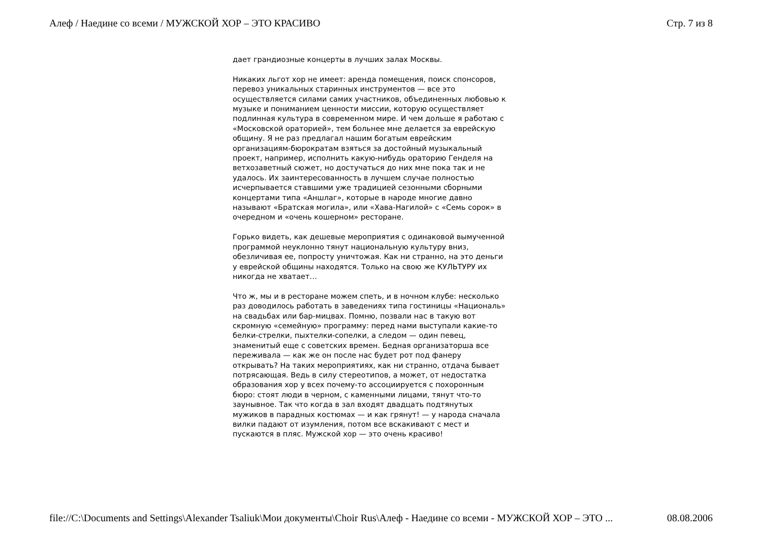Алеф / Наедине со всеми / МУЖСКОЙ ХОР – ЭТО КРАСИВО Стр. 7 из 8
дает грандиозные концерты в лучших залах Москвы.
Никаких льгот хор не имеет: аренда помещения, поиск спонсоров, перевоз уникальных старинных инструментов — все это осуществляется силами самих участников, объединенных любовью к музыке и пониманием ценности миссии, которую осуществляет подлинная культура в современном мире. И чем дольше я работаю с «Московской ораторией», тем больнее мне делается за еврейскую общину. Я не раз предлагал нашим богатым еврейским организациям-бюрократам взяться за достойный музыкальный проект, например, исполнить какую-нибудь ораторию Генделя на ветхозаветный сюжет, но достучаться до них мне пока так и не удалось. Их заинтересованность в лучшем случае полностью исчерпывается ставшими уже традицией сезонными сборными концертами типа «Аншлаг», которые в народе многие давно называют «Братская могила», или «Хава-Нагилой» с «Семь сорок» в очередном и «очень кошерном» ресторане.
Горько видеть, как дешевые мероприятия с одинаковой вымученной программой неуклонно тянут национальную культуру вниз, обезличивая ее, попросту уничтожая. Как ни странно, на это деньги у еврейской общины находятся. Только на свою же КУЛЬТУРУ их никогда не хватает…
Что ж, мы и в ресторане можем спеть, и в ночном клубе: несколько раз доводилось работать в заведениях типа гостиницы «Националь» на свадьбах или бар-мицвах. Помню, позвали нас в такую вот скромную «семейную» программу: перед нами выступали какие-то белки-стрелки, пыхтелки-сопелки, а следом — один певец, знаменитый еще с советских времен. Бедная организаторша все переживала — как же он после нас будет рот под фанеру открывать? На таких мероприятиях, как ни странно, отдача бывает потрясающая. Ведь в силу стереотипов, а может, от недостатка образования хор у всех почему-то ассоциируется с похоронным бюро: стоят люди в черном, с каменными лицами, тянут что-то заунывное. Так что когда в зал входят двадцать подтянутых мужиков в парадных костюмах — и как грянут! — у народа сначала вилки падают от изумления, потом все вскакивают с мест и пускаются в пляс. Мужской хор — это очень красиво!
file://C:\Documents and Settings\Alexander Tsaliuk\Мои документы\Choir Rus\Алеф - Наедине со всеми - МУЖСКОЙ ХОР – ЭТО ... 08.08.2006